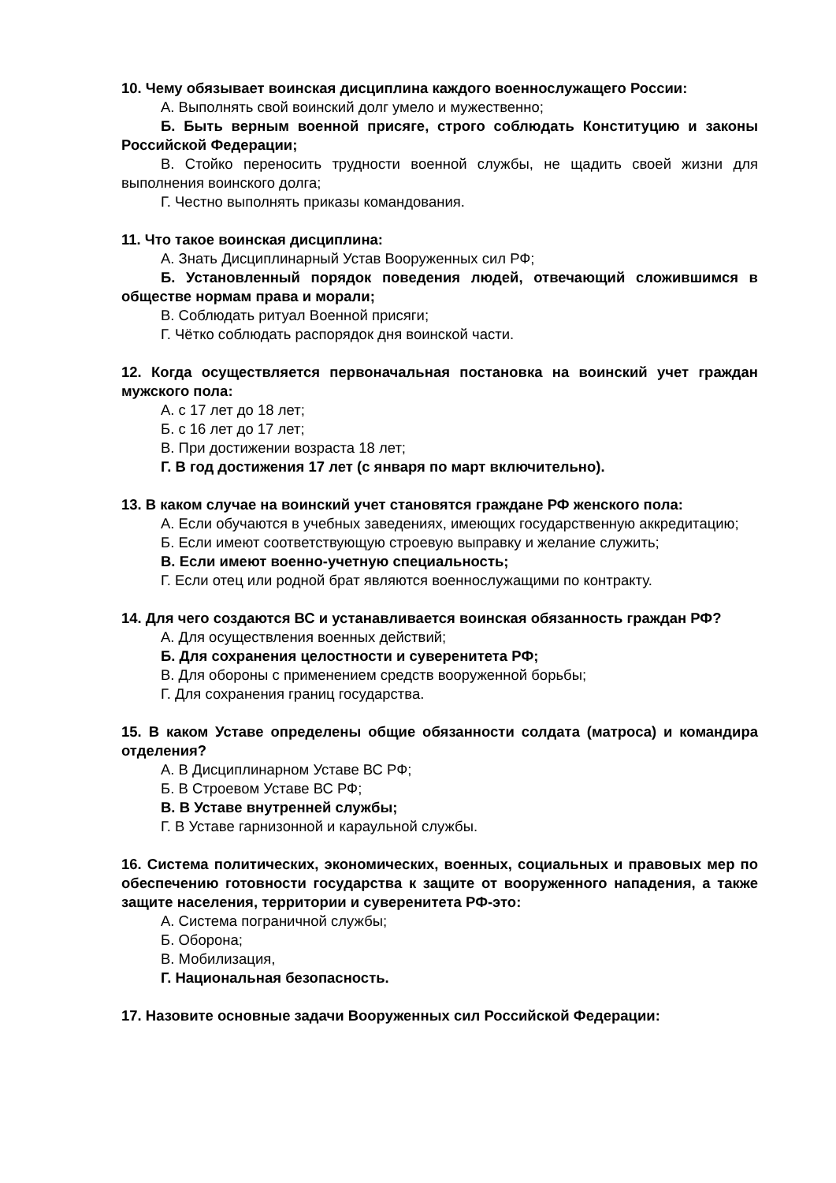10. Чему обязывает воинская дисциплина каждого военнослужащего России:
А. Выполнять свой воинский долг умело и мужественно;
Б. Быть верным военной присяге, строго соблюдать Конституцию и законы Российской Федерации;
В. Стойко переносить трудности военной службы, не щадить своей жизни для выполнения воинского долга;
Г. Честно выполнять приказы командования.
11. Что такое воинская дисциплина:
А. Знать Дисциплинарный Устав Вооруженных сил РФ;
Б. Установленный порядок поведения людей, отвечающий сложившимся в обществе нормам права и морали;
В. Соблюдать ритуал Военной присяги;
Г. Чётко соблюдать распорядок дня воинской части.
12. Когда осуществляется первоначальная постановка на воинский учет граждан мужского пола:
А. с 17 лет до 18 лет;
Б. с 16 лет до 17 лет;
В. При достижении возраста 18 лет;
Г. В год достижения 17 лет (с января по март включительно).
13. В каком случае на воинский учет становятся граждане РФ женского пола:
А. Если обучаются в учебных заведениях, имеющих государственную аккредитацию;
Б. Если имеют соответствующую строевую выправку и желание служить;
В. Если имеют военно-учетную специальность;
Г. Если отец или родной брат являются военнослужащими по контракту.
14. Для чего создаются ВС и устанавливается воинская обязанность граждан РФ?
А. Для осуществления военных действий;
Б. Для сохранения целостности и суверенитета РФ;
В. Для обороны с применением средств вооруженной борьбы;
Г. Для сохранения границ государства.
15. В каком Уставе определены общие обязанности солдата (матроса) и командира отделения?
А. В Дисциплинарном Уставе ВС РФ;
Б. В Строевом Уставе ВС РФ;
В. В Уставе внутренней службы;
Г. В Уставе гарнизонной и караульной службы.
16. Система политических, экономических, военных, социальных и правовых мер по обеспечению готовности государства к защите от вооруженного нападения, а также защите населения, территории и суверенитета РФ-это:
А. Система пограничной службы;
Б. Оборона;
В. Мобилизация,
Г. Национальная безопасность.
17. Назовите основные задачи Вооруженных сил Российской Федерации: